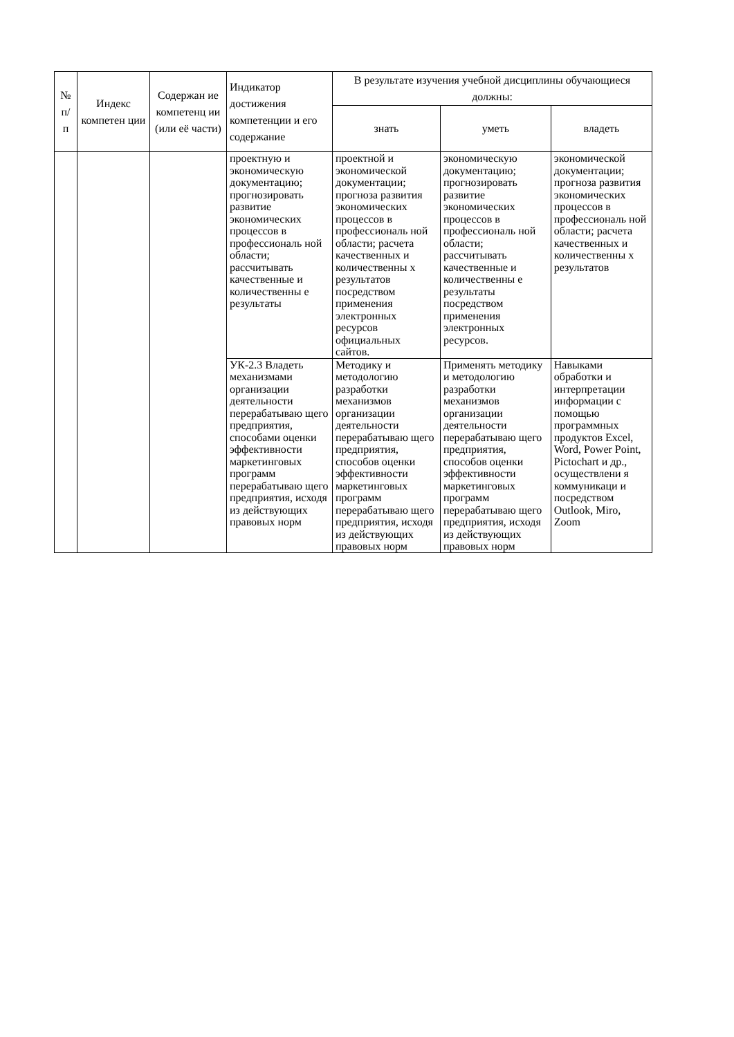| № п/ п | Индекс компетен ции | Содержан ие компетенц ии (или её части) | Индикатор достижения компетенции и его содержание | В результате изучения учебной дисциплины обучающиеся должны: | | |
| --- | --- | --- | --- | --- | --- | --- |
| | | | | знать | уметь | владеть |
| | | | проектную и экономическую документацию; прогнозировать развитие экономических процессов в профессиональ ной области; рассчитывать качественные и количественны е результаты | проектной и экономической документации; прогноза развития экономических процессов в профессиональ ной области; расчета качественных и количественны х результатов посредством применения электронных ресурсов официальных сайтов. | экономическую документацию; прогнозировать развитие экономических процессов в профессиональ ной области; рассчитывать качественные и количественны е результаты посредством применения электронных ресурсов. | экономической документации; прогноза развития экономических процессов в профессиональ ной области; расчета качественных и количественны х результатов |
| | | | УК-2.3 Владеть механизмами организации деятельности перерабатываю щего предприятия, способами оценки эффективности маркетинговых программ перерабатываю щего предприятия, исходя из действующих правовых норм | Методику и методологию разработки механизмов организации деятельности перерабатываю щего предприятия, способов оценки эффективности маркетинговых программ перерабатываю щего предприятия, исходя из действующих правовых норм | Применять методику и методологию разработки механизмов организации деятельности перерабатываю щего предприятия, способов оценки эффективности маркетинговых программ перерабатываю щего предприятия, исходя из действующих правовых норм | Навыками обработки и интерпретации информации с помощью программных продуктов Excel, Word, Power Point, Pictochart и др., осуществлени я коммуникаци и посредством Outlook, Miro, Zoom |